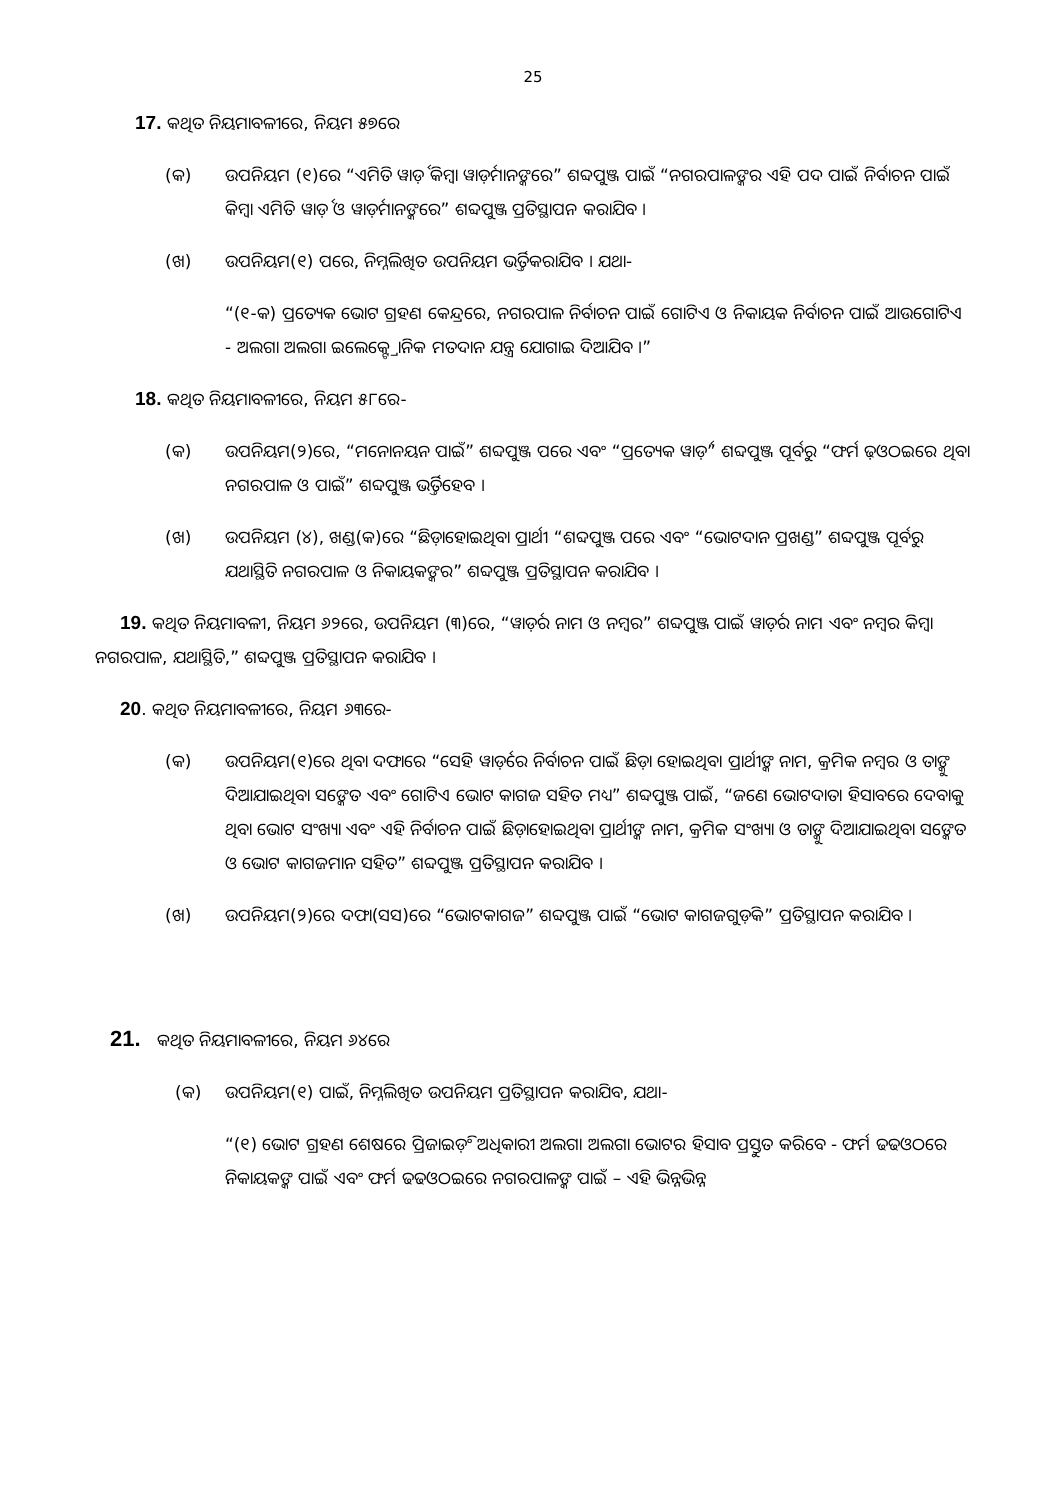25
17. କଥିତ ନିୟମାବଳୀରେ, ନିୟମ ୫୭ରେ
(କ) ଉପନିୟମ (୧)ରେ “ଏମିତି ୱାର୍ଡ଼ କିମ୍ବା ୱାର୍ଡ଼ମାନଙ୍କରେ” ଶବ୍ଦପୁଞ୍ଜ ପାଇଁ “ନଗରପାଳଙ୍କର ଏହି ପଦ ପାଇଁ ନିର୍ବାଚନ ପାଇଁ କିମ୍ବା ଏମିତି ୱାର୍ଡ଼ ଓ ୱାର୍ଡ଼ମାନଙ୍କରେ” ଶବ୍ଦପୁଞ୍ଜ ପ୍ରତିସ୍ଥାପନ କରାଯିବ ।
(ଖ) ଉପନିୟମ(୧) ପରେ, ନିମ୍ନଲିଖିତ ଉପନିୟମ ଭର୍ତ୍ତିକରାଯିବ । ଯଥା-
“(୧-କ) ପ୍ରତ୍ୟେକ ଭୋଟ ଗ୍ରହଣ କେନ୍ଦ୍ରରେ, ନଗରପାଳ ନିର୍ବାଚନ ପାଇଁ ଗୋଟିଏ ଓ ନିକାୟକ ନିର୍ବାଚନ ପାଇଁ ଆଉଗୋଟିଏ - ଅଲଗା ଅଲଗା ଇଲେକ୍ଟ୍ରୋନିକ ମତଦାନ ଯନ୍ତ୍ର ଯୋଗାଇ ଦିଆଯିବ ।”
18. କଥିତ ନିୟମାବଳୀରେ, ନିୟମ ୫୮ରେ-
(କ) ଉପନିୟମ(୨)ରେ, “ମନୋନୟନ ପାଇଁ” ଶବ୍ଦପୁଞ୍ଜ ପରେ ଏବଂ “ପ୍ରତ୍ୟେକ ୱାର୍ଡ଼” ଶବ୍ଦପୁଞ୍ଜ ପୂର୍ବରୁ “ଫର୍ମ ଢ଼ଓଠଇରେ ଥିବା ନଗରପାଳ ଓ ପାଇଁ” ଶବ୍ଦପୁଞ୍ଜ ଭର୍ତ୍ତିହେବ ।
(ଖ) ଉପନିୟମ (୪), ଖଣ୍ଡ(କ)ରେ “ଛିଡ଼ାହୋଇଥିବା ପ୍ରାର୍ଥୀ “ଶବ୍ଦପୁଞ୍ଜ ପରେ ଏବଂ “ଭୋଟଦାନ ପ୍ରଖଣ୍ଡ” ଶବ୍ଦପୁଞ୍ଜ ପୂର୍ବରୁ ଯଥାସ୍ଥିତି ନଗରପାଳ ଓ ନିକାୟକଙ୍କର” ଶବ୍ଦପୁଞ୍ଜ ପ୍ରତିସ୍ଥାପନ କରାଯିବ ।
19. କଥିତ ନିୟମାବଳୀ, ନିୟମ ୬୨ରେ, ଉପନିୟମ (୩)ରେ, “ୱାର୍ଡ଼ର ନାମ ଓ ନମ୍ବର” ଶବ୍ଦପୁଞ୍ଜ ପାଇଁ ୱାର୍ଡ଼ର ନାମ ଏବଂ ନମ୍ବର କିମ୍ବା ନଗରପାଳ, ଯଥାସ୍ଥିତି,” ଶବ୍ଦପୁଞ୍ଜ ପ୍ରତିସ୍ଥାପନ କରାଯିବ ।
20. କଥିତ ନିୟମାବଳୀରେ, ନିୟମ ୬୩ରେ-
(କ) ଉପନିୟମ(୧)ରେ ଥିବା ଦଫାରେ “ସେହି ୱାର୍ଡ଼ରେ ନିର୍ବାଚନ ପାଇଁ ଛିଡ଼ା ହୋଇଥିବା ପ୍ରାର୍ଥୀଙ୍କ ନାମ, କ୍ରମିକ ନମ୍ବର ଓ ତାଙ୍କୁ ଦିଆଯାଇଥିବା ସଙ୍କେତ ଏବଂ ଗୋଟିଏ ଭୋଟ କାଗଜ ସହିତ ମଧ୍ୟ” ଶବ୍ଦପୁଞ୍ଜ ପାଇଁ, “ଜଣେ ଭୋଟଦାତା ହିସାବରେ ଦେବାକୁ ଥିବା ଭୋଟ ସଂଖ୍ୟା ଏବଂ ଏହି ନିର୍ବାଚନ ପାଇଁ ଛିଡ଼ାହୋଇଥିବା ପ୍ରାର୍ଥୀଙ୍କ ନାମ, କ୍ରମିକ ସଂଖ୍ୟା ଓ ତାଙ୍କୁ ଦିଆଯାଇଥିବା ସଙ୍କେତ ଓ ଭୋଟ କାଗଜମାନ ସହିତ” ଶବ୍ଦପୁଞ୍ଜ ପ୍ରତିସ୍ଥାପନ କରାଯିବ ।
(ଖ) ଉପନିୟମ(୨)ରେ ଦଫା(ସସ)ରେ “ଭୋଟକାଗଜ” ଶବ୍ଦପୁଞ୍ଜ ପାଇଁ “ଭୋଟ କାଗଜଗୁଡ଼ିକ” ପ୍ରତିସ୍ଥାପନ କରାଯିବ ।
21. କଥିତ ନିୟମାବଳୀରେ, ନିୟମ ୬୪ରେ
(କ) ଉପନିୟମ(୧) ପାଇଁ, ନିମ୍ନଲିଖିତ ଉପନିୟମ ପ୍ରତିସ୍ଥାପନ କରାଯିବ, ଯଥା-
“(୧) ଭୋଟ ଗ୍ରହଣ ଶେଷରେ ପ୍ରିଜାଇଡ଼ିଂ ଅଧିକାରୀ ଅଲଗା ଅଲଗା ଭୋଟର ହିସାବ ପ୍ରସ୍ତୁତ କରିବେ - ଫର୍ମ ଢଢଓଠରେ ନିକାୟକଙ୍କ ପାଇଁ ଏବଂ ଫର୍ମ ଢଢଓଠଇରେ ନଗରପାଳଙ୍କ ପାଇଁ – ଏହି ଭିନ୍ନଭିନ୍ନ